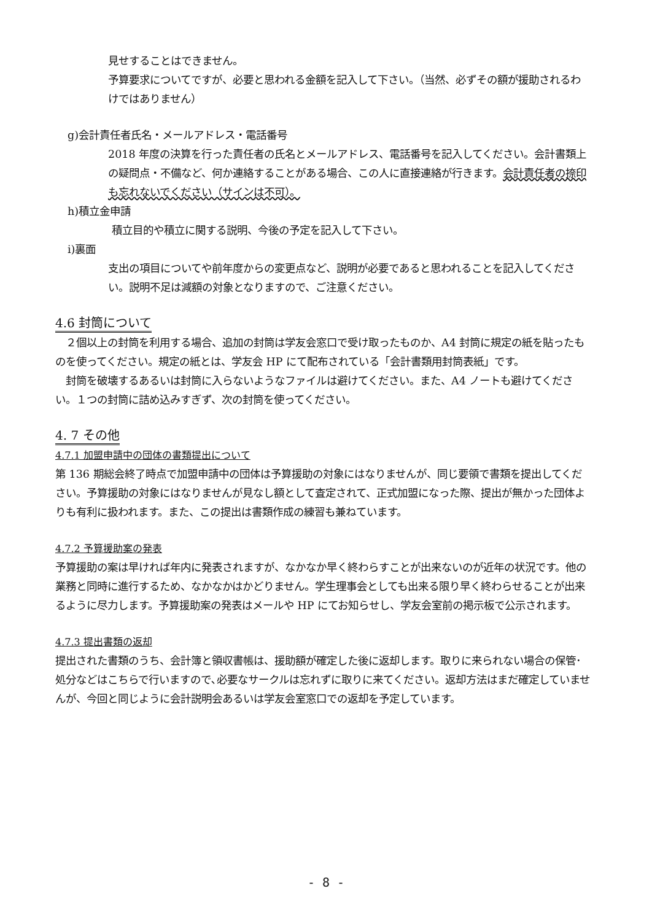見せすることはできません。
予算要求についてですが、必要と思われる金額を記入して下さい。（当然、必ずその額が援助されるわけではありません）
g)会計責任者氏名・メールアドレス・電話番号
2018 年度の決算を行った責任者の氏名とメールアドレス、電話番号を記入してください。会計書類上の疑問点・不備など、何か連絡することがある場合、この人に直接連絡が行きます。会計責任者の捺印も忘れないでください（サインは不可）。
h)積立金申請
積立目的や積立に関する説明、今後の予定を記入して下さい。
i)裏面
支出の項目についてや前年度からの変更点など、説明が必要であると思われることを記入してください。説明不足は減額の対象となりますので、ご注意ください。
4.6 封筒について
　２個以上の封筒を利用する場合、追加の封筒は学友会窓口で受け取ったものか、A4 封筒に規定の紙を貼ったものを使ってください。規定の紙とは、学友会 HP にて配布されている「会計書類用封筒表紙」です。
　封筒を破壊するあるいは封筒に入らないようなファイルは避けてください。また、A4 ノートも避けてください。１つの封筒に詰め込みすぎず、次の封筒を使ってください。
4. 7 その他
4.7.1 加盟申請中の団体の書類提出について
第 136 期総会終了時点で加盟申請中の団体は予算援助の対象にはなりませんが、同じ要領で書類を提出してください。予算援助の対象にはなりませんが見なし額として査定されて、正式加盟になった際、提出が無かった団体よりも有利に扱われます。また、この提出は書類作成の練習も兼ねています。
4.7.2 予算援助案の発表
予算援助の案は早ければ年内に発表されますが、なかなか早く終わらすことが出来ないのが近年の状況です。他の業務と同時に進行するため、なかなかはかどりません。学生理事会としても出来る限り早く終わらせることが出来るように尽力します。予算援助案の発表はメールや HP にてお知らせし、学友会室前の掲示板で公示されます。
4.7.3 提出書類の返却
提出された書類のうち、会計簿と領収書帳は、援助額が確定した後に返却します。取りに来られない場合の保管･処分などはこちらで行いますので､必要なサークルは忘れずに取りに来てください。返却方法はまだ確定していませんが、今回と同じように会計説明会あるいは学友会室窓口での返却を予定しています。
- 8 -